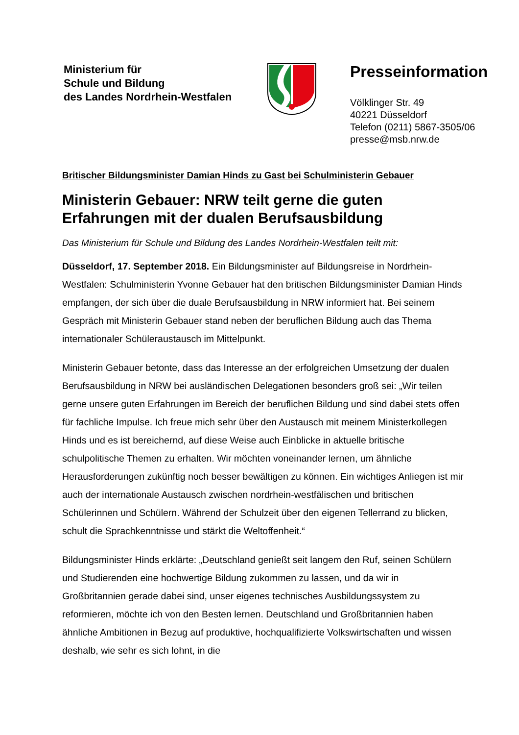Ministerium für
Schule und Bildung
des Landes Nordrhein-Westfalen
Presseinformation
Völklinger Str. 49
40221 Düsseldorf
Telefon (0211) 5867-3505/06
presse@msb.nrw.de
Britischer Bildungsminister Damian Hinds zu Gast bei Schulministerin Gebauer
Ministerin Gebauer: NRW teilt gerne die guten Erfahrungen mit der dualen Berufsausbildung
Das Ministerium für Schule und Bildung des Landes Nordrhein-Westfalen teilt mit:
Düsseldorf, 17. September 2018. Ein Bildungsminister auf Bildungsreise in Nordrhein-Westfalen: Schulministerin Yvonne Gebauer hat den britischen Bildungsminister Damian Hinds empfangen, der sich über die duale Berufsausbildung in NRW informiert hat. Bei seinem Gespräch mit Ministerin Gebauer stand neben der beruflichen Bildung auch das Thema internationaler Schüleraustausch im Mittelpunkt.
Ministerin Gebauer betonte, dass das Interesse an der erfolgreichen Umsetzung der dualen Berufsausbildung in NRW bei ausländischen Delegationen besonders groß sei: „Wir teilen gerne unsere guten Erfahrungen im Bereich der beruflichen Bildung und sind dabei stets offen für fachliche Impulse. Ich freue mich sehr über den Austausch mit meinem Ministerkollegen Hinds und es ist bereichernd, auf diese Weise auch Einblicke in aktuelle britische schulpolitische Themen zu erhalten. Wir möchten voneinander lernen, um ähnliche Herausforderungen zukünftig noch besser bewältigen zu können. Ein wichtiges Anliegen ist mir auch der internationale Austausch zwischen nordrhein-westfälischen und britischen Schülerinnen und Schülern. Während der Schulzeit über den eigenen Tellerrand zu blicken, schult die Sprachkenntnisse und stärkt die Weltoffenheit.“
Bildungsminister Hinds erklärte: „Deutschland genießt seit langem den Ruf, seinen Schülern und Studierenden eine hochwertige Bildung zukommen zu lassen, und da wir in Großbritannien gerade dabei sind, unser eigenes technisches Ausbildungssystem zu reformieren, möchte ich von den Besten lernen. Deutschland und Großbritannien haben ähnliche Ambitionen in Bezug auf produktive, hochqualifizierte Volkswirtschaften und wissen deshalb, wie sehr es sich lohnt, in die